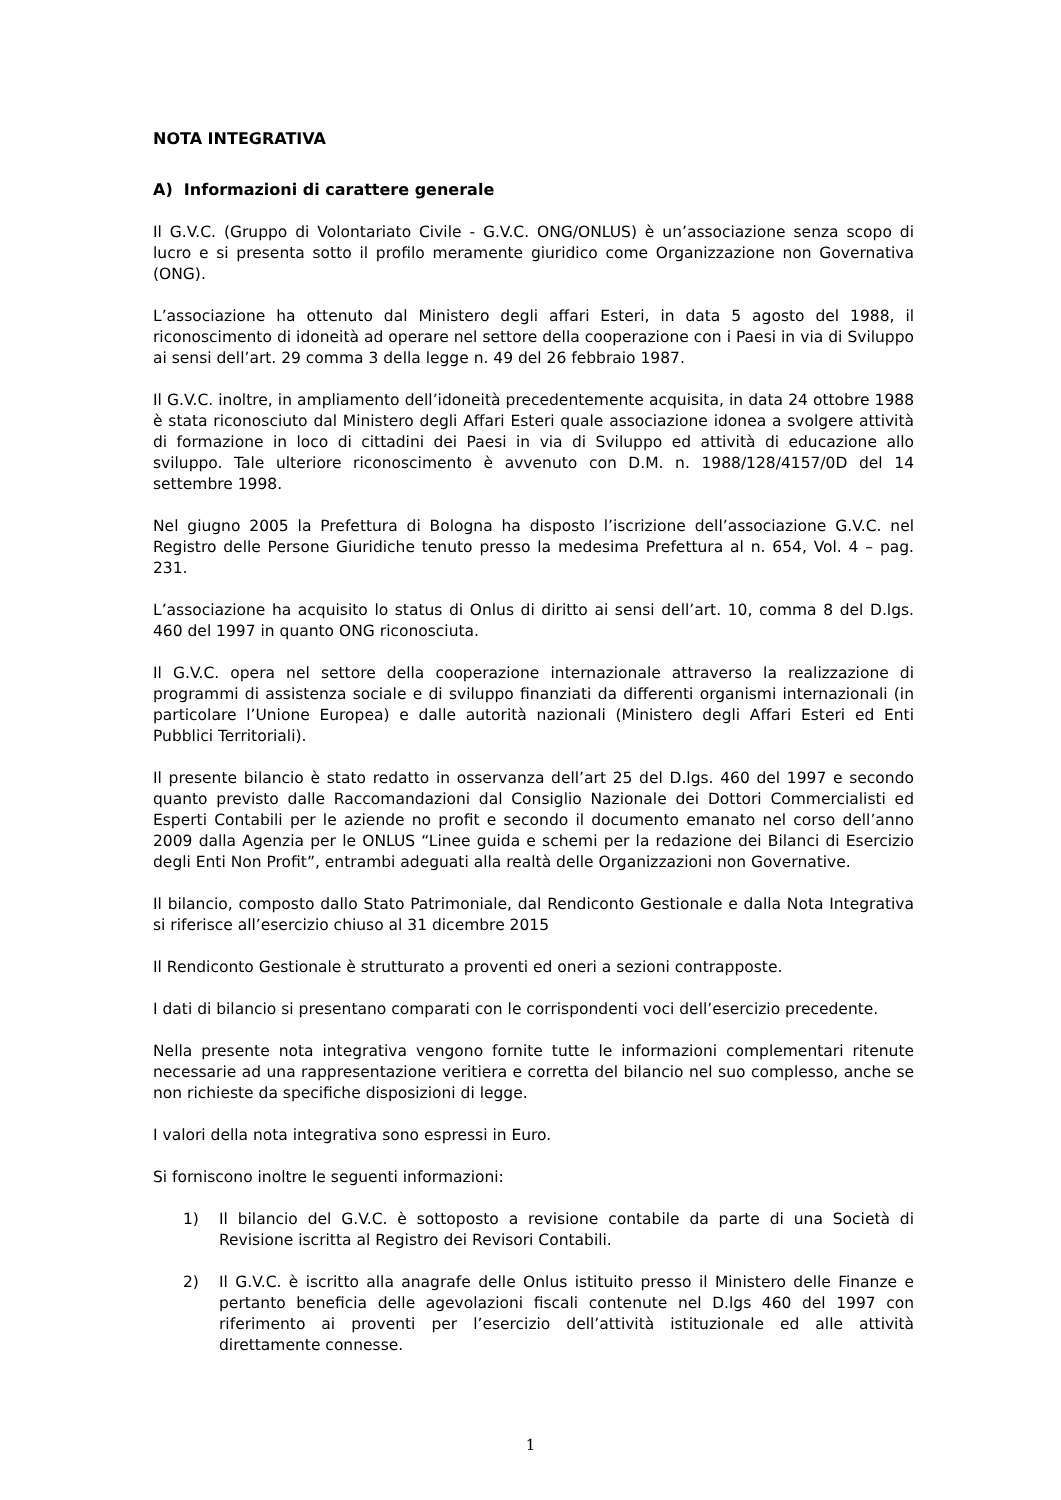NOTA INTEGRATIVA
A) Informazioni di carattere generale
Il G.V.C. (Gruppo di Volontariato Civile - G.V.C. ONG/ONLUS) è un’associazione senza scopo di lucro e si presenta sotto il profilo meramente giuridico come Organizzazione non Governativa (ONG).
L’associazione ha ottenuto dal Ministero degli affari Esteri, in data 5 agosto del 1988, il riconoscimento di idoneità ad operare nel settore della cooperazione con i Paesi in via di Sviluppo ai sensi dell’art. 29 comma 3 della legge n. 49 del 26 febbraio 1987.
Il G.V.C. inoltre, in ampliamento dell’idoneità precedentemente acquisita, in data 24 ottobre 1988 è stata riconosciuto dal Ministero degli Affari Esteri quale associazione idonea a svolgere attività di formazione in loco di cittadini dei Paesi in via di Sviluppo ed attività di educazione allo sviluppo. Tale ulteriore riconoscimento è avvenuto con D.M. n. 1988/128/4157/0D del 14 settembre 1998.
Nel giugno 2005 la Prefettura di Bologna ha disposto l’iscrizione dell’associazione G.V.C. nel Registro delle Persone Giuridiche tenuto presso la medesima Prefettura al n. 654, Vol. 4 – pag. 231.
L’associazione ha acquisito lo status di Onlus di diritto ai sensi dell’art. 10, comma 8 del D.lgs. 460 del 1997 in quanto ONG riconosciuta.
Il G.V.C. opera nel settore della cooperazione internazionale attraverso la realizzazione di programmi di assistenza sociale e di sviluppo finanziati da differenti organismi internazionali (in particolare l’Unione Europea) e dalle autorità nazionali (Ministero degli Affari Esteri ed Enti Pubblici Territoriali).
Il presente bilancio è stato redatto in osservanza dell’art 25 del D.lgs. 460 del 1997 e secondo quanto previsto dalle Raccomandazioni dal Consiglio Nazionale dei Dottori Commercialisti ed Esperti Contabili per le aziende no profit e secondo il documento emanato nel corso dell’anno 2009 dalla Agenzia per le ONLUS “Linee guida e schemi per la redazione dei Bilanci di Esercizio degli Enti Non Profit”, entrambi adeguati alla realtà delle Organizzazioni non Governative.
Il bilancio, composto dallo Stato Patrimoniale, dal Rendiconto Gestionale e dalla Nota Integrativa si riferisce all’esercizio chiuso al 31 dicembre 2015
Il Rendiconto Gestionale è strutturato a proventi ed oneri a sezioni contrapposte.
I dati di bilancio si presentano comparati con le corrispondenti voci dell’esercizio precedente.
Nella presente nota integrativa vengono fornite tutte le informazioni complementari ritenute necessarie ad una rappresentazione veritiera e corretta del bilancio nel suo complesso, anche se non richieste da specifiche disposizioni di legge.
I valori della nota integrativa sono espressi in Euro.
Si forniscono inoltre le seguenti informazioni:
1) Il bilancio del G.V.C. è sottoposto a revisione contabile da parte di una Società di Revisione iscritta al Registro dei Revisori Contabili.
2) Il G.V.C. è iscritto alla anagrafe delle Onlus istituito presso il Ministero delle Finanze e pertanto beneficia delle agevolazioni fiscali contenute nel D.lgs 460 del 1997 con riferimento ai proventi per l’esercizio dell’attività istituzionale ed alle attività direttamente connesse.
1